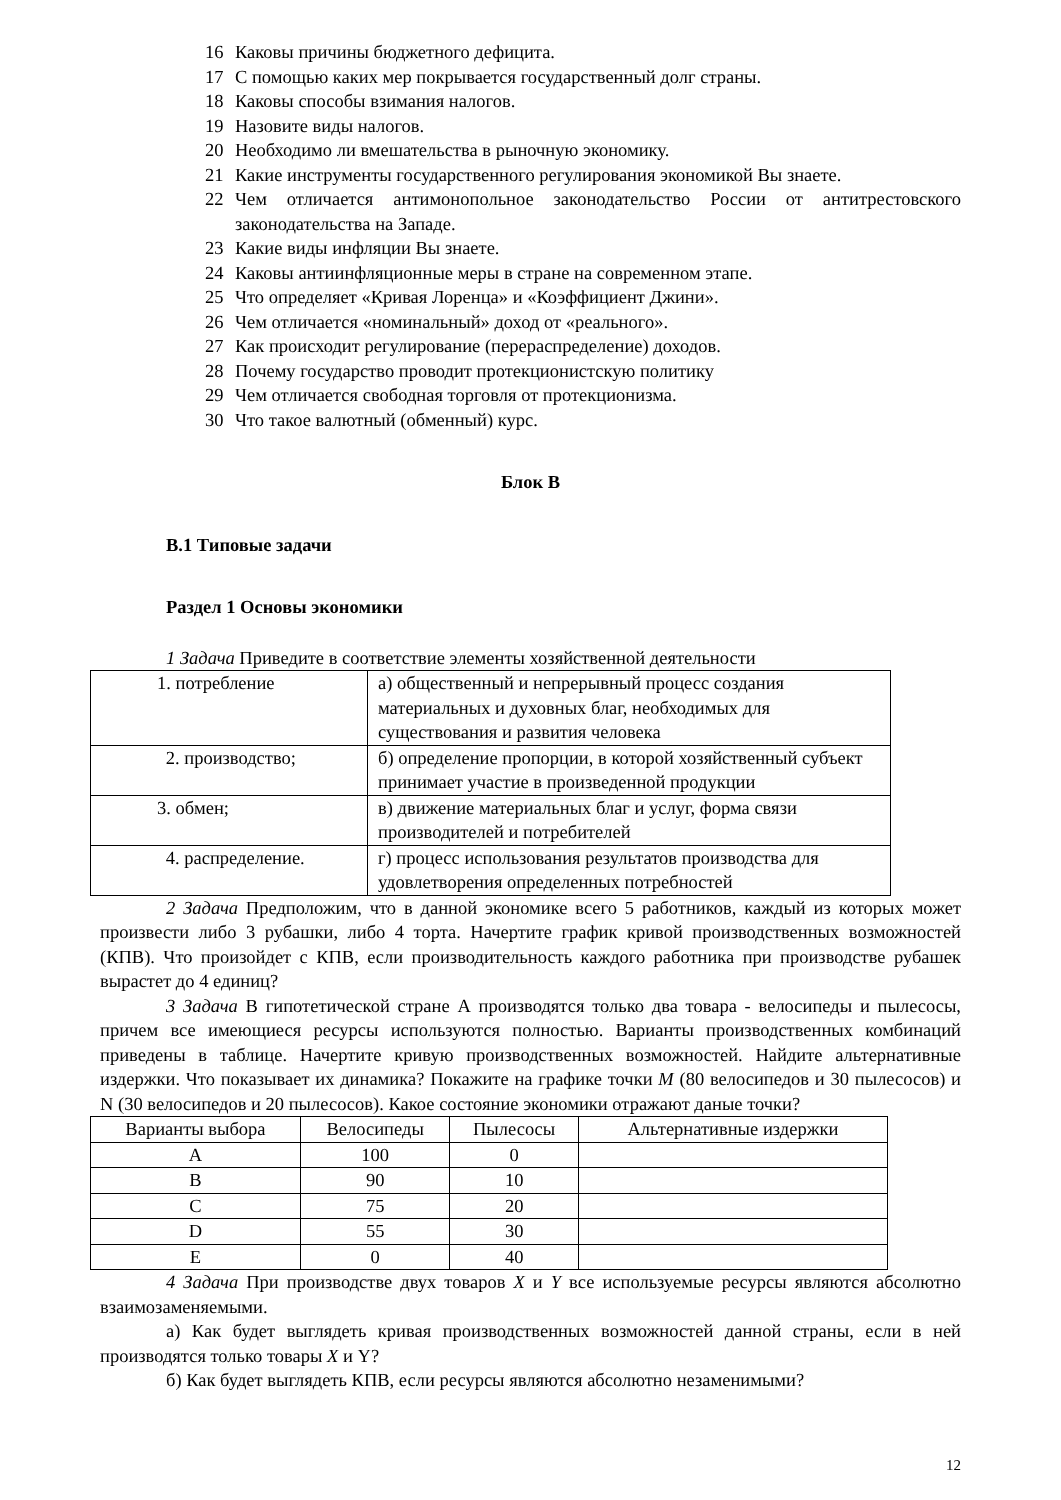16 Каковы причины бюджетного дефицита.
17 С помощью каких мер покрывается государственный долг страны.
18 Каковы способы взимания налогов.
19 Назовите виды налогов.
20 Необходимо ли вмешательства в рыночную экономику.
21 Какие инструменты государственного регулирования экономикой Вы знаете.
22 Чем отличается антимонопольное законодательство России от антитрестовского законодательства на Западе.
23 Какие виды инфляции Вы знаете.
24 Каковы антиинфляционные меры в стране на современном этапе.
25 Что определяет «Кривая Лоренца» и «Коэффициент Джини».
26 Чем отличается «номинальный» доход от «реального».
27 Как происходит регулирование (перераспределение) доходов.
28 Почему государство проводит протекционистскую политику
29 Чем отличается свободная торговля от протекционизма.
30 Что такое валютный (обменный) курс.
Блок В
В.1 Типовые задачи
Раздел 1 Основы экономики
1 Задача Приведите в соответствие элементы хозяйственной деятельности
| 1. потребление | а) общественный и непрерывный процесс создания материальных и духовных благ, необходимых для существования и развития человека |
| 2. производство; | б) определение пропорции, в которой хозяйственный субъект принимает участие в произведенной продукции |
| 3. обмен; | в) движение материальных благ и услуг, форма связи производителей и потребителей |
| 4. распределение. | г) процесс использования результатов производства для удовлетворения определенных потребностей |
2 Задача Предположим, что в данной экономике всего 5 работников, каждый из которых может произвести либо 3 рубашки, либо 4 торта. Начертите график кривой производственных возможностей (КПВ). Что произойдет с КПВ, если производительность каждого работника при производстве рубашек вырастет до 4 единиц?
3 Задача В гипотетической стране А производятся только два товара - велосипеды и пылесосы, причем все имеющиеся ресурсы используются полностью. Варианты производственных комбинаций приведены в таблице. Начертите кривую производственных возможностей. Найдите альтернативные издержки. Что показывает их динамика? Покажите на графике точки М (80 велосипедов и 30 пылесосов) и N (30 велосипедов и 20 пылесосов). Какое состояние экономики отражают даные точки?
| Варианты выбора | Велосипеды | Пылесосы | Альтернативные издержки |
| A | 100 | 0 | |
| B | 90 | 10 | |
| C | 75 | 20 | |
| D | 55 | 30 | |
| E | 0 | 40 | |
4 Задача При производстве двух товаров X и Y все используемые ресурсы являются абсолютно взаимозаменяемыми.
а) Как будет выглядеть кривая производственных возможностей данной страны, если в ней производятся только товары X и Y?
б) Как будет выглядеть КПВ, если ресурсы являются абсолютно незаменимыми?
12